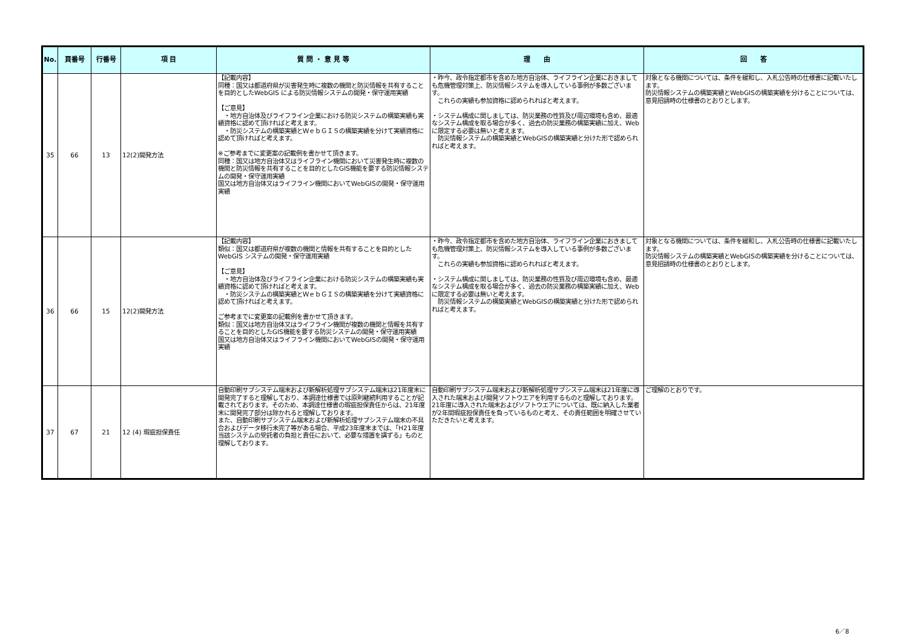| No. | 頁番号 | 行番号 | 項 目 | 質 問 ・ 意 見 等 | 理 由 | 回 答 |
| --- | --- | --- | --- | --- | --- | --- |
| 35 | 66 | 13 | 12(2)開発方法 | 【記載内容】 同種：国又は都道府県が災害発生時に複数の機関と防災情報を共有することを目的としたWebGIS による防災情報システムの開発・保守運用実績 【ご意見】 ・地方自治体及びライフライン企業における防災システムの構築実績も実績資格に認めて頂ければと考えます。 ・防災システムの構築実績とＷｅｂＧＩＳの構築実績を分けて実績資格に認めて頂ければと考えます。 ※ご参考までに変更案の記載例を書かせて頂きます。 同種：国又は地方自治体又はライフライン機関において災害発生時に複数の機関と防災情報を共有することを目的としたGIS機能を要する防災情報システムの開発・保守運用実績 国又は地方自治体又はライフライン機関においてWebGISの開発・保守運用実績 | ・昨今、政令指定都市を含めた地方自治体、ライフライン企業におきましても危機管理対策上、防災情報システムを導入している事例が多数ございます。 これらの実績も参加資格に認められればと考えます。 ・システム構成に関しましては、防災業務の性質及び周辺環境も含め、最適なシステム構成を取る場合が多く、過去の防災業務の構築実績に加え、Webに限定する必要は無いと考えます。 防災情報システムの構築実績とWebGISの構築実績と分けた形で認められればと考えます。 | 対象となる機関については、条件を緩和し、入札公告時の仕様書に記載いたします。 防災情報システムの構築実績とWebGISの構築実績を分けることについては、意見招請時の仕様書のとおりとします。 |
| 36 | 66 | 15 | 12(2)開発方法 | 【記載内容】 類似：国又は都道府県が複数の機関と情報を共有することを目的としたWebGIS システムの開発・保守運用実績 【ご意見】 ・地方自治体及びライフライン企業における防災システムの構築実績も実績資格に認めて頂ければと考えます。 ・防災システムの構築実績とＷｅｂＧＩＳの構築実績を分けて実績資格に認めて頂ければと考えます。 ご参考までに変更案の記載例を書かせて頂きます。 類似：国又は地方自治体又はライフライン機関が複数の機関と情報を共有することを目的としたGIS機能を要する防災システムの開発・保守運用実績 国又は地方自治体又はライフライン機関においてWebGISの開発・保守運用実績 | ・昨今、政令指定都市を含めた地方自治体、ライフライン企業におきましても危機管理対策上、防災情報システムを導入している事例が多数ございます。 これらの実績も参加資格に認められればと考えます。 ・システム構成に関しましては、防災業務の性質及び周辺環境も含め、最適なシステム構成を取る場合が多く、過去の防災業務の構築実績に加え、Webに限定する必要は無いと考えます。 防災情報システムの構築実績とWebGISの構築実績と分けた形で認められればと考えます。 | 対象となる機関については、条件を緩和し、入札公告時の仕様書に記載いたします。 防災情報システムの構築実績とWebGISの構築実績を分けることについては、意見招請時の仕様書のとおりとします。 |
| 37 | 67 | 21 | 12 (4) 瑕疵担保責任 | 自動印刷サブシステム端末および新解析処理サブシステム端末は21年度末に開発完了すると理解しており、本調達仕様書では原則継続利用することが記載されております。そのため、本調達仕様書の瑕疵担保責任からは、21年度末に開発完了部分は除かれると理解しております。 また、自動印刷サブシステム端末および新解析処理サブシステム端末の不具合およびデータ移行未完了等がある場合、平成23年度末までは、「H21年度当該システムの受託者の負担と責任において、必要な措置を講ずる」ものと理解しております。 | 自動印刷サブシステム端末および新解析処理サブシステム端末は21年度に導入された端末および開発ソフトウエアを利用するものと理解しております。21年度に導入された端末およびソフトウエアについては、既に納入した業者が2年間瑕疵担保責任を負っているものと考え、その責任範囲を明確させていただきたいと考えます。 | ご理解のとおりです。 |
6／8